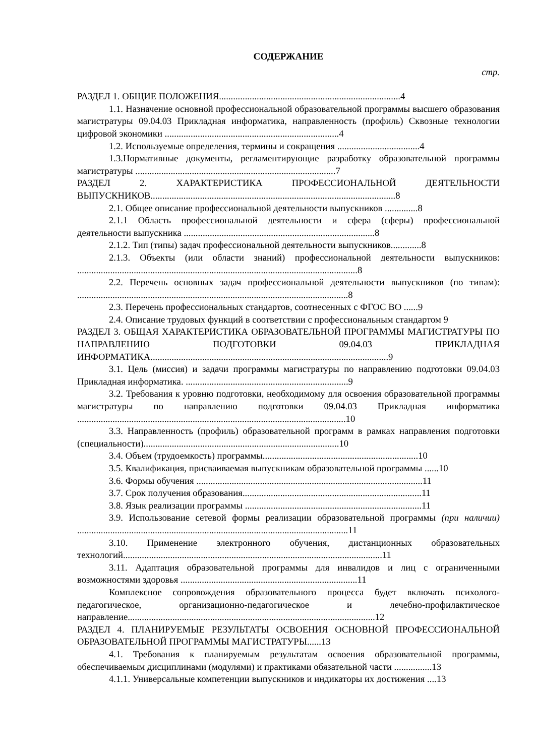СОДЕРЖАНИЕ
стр.
РАЗДЕЛ 1. ОБЩИЕ ПОЛОЖЕНИЯ.............................................................................4
1.1. Назначение основной профессиональной образовательной программы высшего образования магистратуры 09.04.03 Прикладная информатика, направленность (профиль) Сквозные технологии цифровой экономики ..........................................................................4
1.2. Используемые определения, термины и сокращения ...................................4
1.3.Нормативные документы, регламентирующие разработку образовательной программы магистратуры .....................................................................................7
РАЗДЕЛ 2. ХАРАКТЕРИСТИКА ПРОФЕССИОНАЛЬНОЙ ДЕЯТЕЛЬНОСТИ ВЫПУСКНИКОВ........................................................................................................8
2.1. Общее описание профессиональной деятельности выпускников ..............8
2.1.1 Область профессиональной деятельности и сфера (сферы) профессиональной деятельности выпускника .................................................................................8
2.1.2. Тип (типы) задач профессиональной деятельности выпускников.............8
2.1.3. Объекты (или области знаний) профессиональной деятельности выпускников: .......................................................................................................................8
2.2. Перечень основных задач профессиональной деятельности выпускников (по типам): ...................................................................................................................8
2.3. Перечень профессиональных стандартов, соотнесенных с ФГОС ВО ......9
2.4. Описание трудовых функций в соответствии с профессиональным стандартом 9
РАЗДЕЛ 3. ОБЩАЯ ХАРАКТЕРИСТИКА ОБРАЗОВАТЕЛЬНОЙ ПРОГРАММЫ МАГИСТРАТУРЫ ПО НАПРАВЛЕНИЮ ПОДГОТОВКИ 09.04.03 ПРИКЛАДНАЯ ИНФОРМАТИКА.....................................................................................................9
3.1. Цель (миссия) и задачи программы магистратуры по направлению подготовки 09.04.03 Прикладная информатика. .....................................................................9
3.2. Требования к уровню подготовки, необходимому для освоения образовательной программы магистратуры по направлению подготовки 09.04.03 Прикладная информатика ..................................................................................................................10
3.3. Направленность (профиль) образовательной программ в рамках направления подготовки (специальности)...................................................................................10
3.4. Объем (трудоемкость) программы..................................................................10
3.5. Квалификация, присваиваемая выпускникам образовательной программы ......10
3.6. Формы обучения ................................................................................................11
3.7. Срок получения образования............................................................................11
3.8. Язык реализации программы ...........................................................................11
3.9. Использование сетевой формы реализации образовательной программы (при наличии) ...................................................................................................................11
3.10. Применение электронного обучения, дистанционных образовательных технологий..............................................................................................................11
3.11. Адаптация образовательной программы для инвалидов и лиц с ограниченными возможностями здоровья ...........................................................................11
Комплексное сопровождения образовательного процесса будет включать психолого-педагогическое, организационно-педагогическое и лечебно-профилактическое направление.........................................................................................................12
РАЗДЕЛ 4. ПЛАНИРУЕМЫЕ РЕЗУЛЬТАТЫ ОСВОЕНИЯ ОСНОВНОЙ ПРОФЕССИОНАЛЬНОЙ ОБРАЗОВАТЕЛЬНОЙ ПРОГРАММЫ МАГИСТРАТУРЫ......13
4.1. Требования к планируемым результатам освоения образовательной программы, обеспечиваемым дисциплинами (модулями) и практиками обязательной части ................13
4.1.1. Универсальные компетенции выпускников и индикаторы их достижения ....13